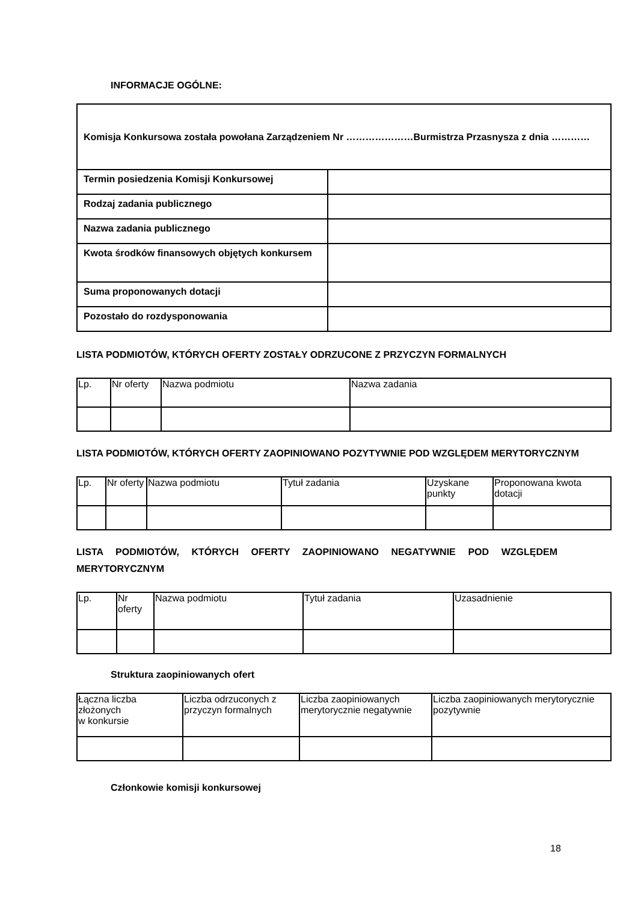INFORMACJE OGÓLNE:
| Komisja Konkursowa została powołana Zarządzeniem Nr …………………Burmistrza Przasnysza z dnia ………… | |
| Termin posiedzenia Komisji Konkursowej | |
| Rodzaj zadania publicznego | |
| Nazwa zadania publicznego | |
| Kwota środków finansowych objętych konkursem | |
| Suma proponowanych dotacji | |
| Pozostało do rozdysponowania | |
LISTA PODMIOTÓW, KTÓRYCH OFERTY ZOSTAŁY ODRZUCONE Z PRZYCZYN FORMALNYCH
| Lp. | Nr oferty | Nazwa podmiotu | Nazwa zadania |
| --- | --- | --- | --- |
LISTA PODMIOTÓW, KTÓRYCH OFERTY ZAOPINIOWANO POZYTYWNIE POD WZGLĘDEM MERYTORYCZNYM
| Lp. | Nr oferty | Nazwa podmiotu | Tytuł zadania | Uzyskane punkty | Proponowana kwota dotacji |
| --- | --- | --- | --- | --- | --- |
LISTA PODMIOTÓW, KTÓRYCH OFERTY ZAOPINIOWANO NEGATYWNIE POD WZGLĘDEM MERYTORYCZNYM
| Lp. | Nr oferty | Nazwa podmiotu | Tytuł zadania | Uzasadnienie |
| --- | --- | --- | --- | --- |
Struktura zaopiniowanych ofert
| Łączna liczba złożonych w konkursie | Liczba odrzuconych z przyczyn formalnych | Liczba zaopiniowanych merytorycznie negatywnie | Liczba zaopiniowanych merytorycznie pozytywnie |
| --- | --- | --- | --- |
Członkowie komisji konkursowej
18